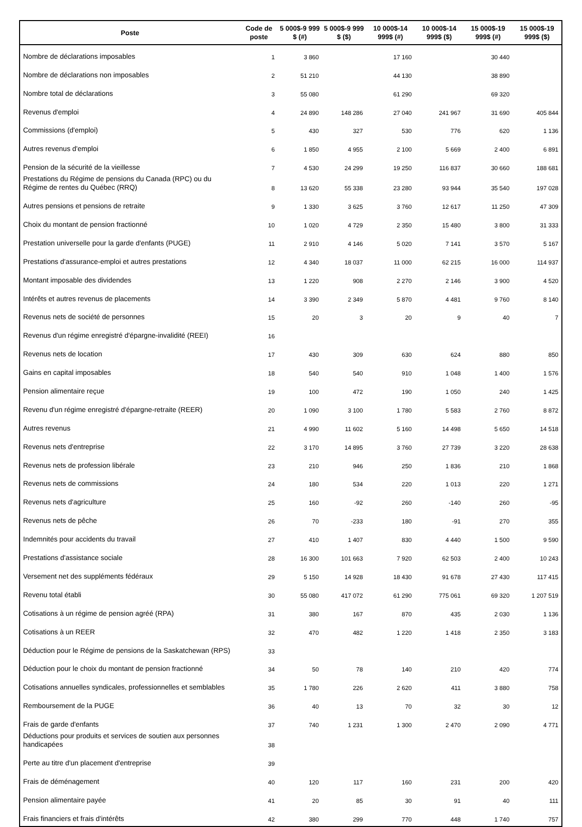| Poste | Code de poste | 5 000$-9 999 $ (#) | 5 000$-9 999 $ ($) | 10 000$-14 999$ (#) | 10 000$-14 999$ ($) | 15 000$-19 999$ (#) | 15 000$-19 999$ ($) |
| --- | --- | --- | --- | --- | --- | --- | --- |
| Nombre de déclarations imposables | 1 | 3 860 | | 17 160 | | 30 440 | |
| Nombre de déclarations non imposables | 2 | 51 210 | | 44 130 | | 38 890 | |
| Nombre total de déclarations | 3 | 55 080 | | 61 290 | | 69 320 | |
| Revenus d'emploi | 4 | 24 890 | 148 286 | 27 040 | 241 967 | 31 690 | 405 844 |
| Commissions (d'emploi) | 5 | 430 | 327 | 530 | 776 | 620 | 1 136 |
| Autres revenus d'emploi | 6 | 1 850 | 4 955 | 2 100 | 5 669 | 2 400 | 6 891 |
| Pension de la sécurité de la vieillesse | 7 | 4 530 | 24 299 | 19 250 | 116 837 | 30 660 | 188 681 |
| Prestations du Régime de pensions du Canada (RPC) ou du Régime de rentes du Québec (RRQ) | 8 | 13 620 | 55 338 | 23 280 | 93 944 | 35 540 | 197 028 |
| Autres pensions et pensions de retraite | 9 | 1 330 | 3 625 | 3 760 | 12 617 | 11 250 | 47 309 |
| Choix du montant de pension fractionné | 10 | 1 020 | 4 729 | 2 350 | 15 480 | 3 800 | 31 333 |
| Prestation universelle pour la garde d'enfants (PUGE) | 11 | 2 910 | 4 146 | 5 020 | 7 141 | 3 570 | 5 167 |
| Prestations d'assurance-emploi et autres prestations | 12 | 4 340 | 18 037 | 11 000 | 62 215 | 16 000 | 114 937 |
| Montant imposable des dividendes | 13 | 1 220 | 908 | 2 270 | 2 146 | 3 900 | 4 520 |
| Intérêts et autres revenus de placements | 14 | 3 390 | 2 349 | 5 870 | 4 481 | 9 760 | 8 140 |
| Revenus nets de société de personnes | 15 | 20 | 3 | 20 | 9 | 40 | 7 |
| Revenus d'un régime enregistré d'épargne-invalidité (REEI) | 16 | | | | | | |
| Revenus nets de location | 17 | 430 | 309 | 630 | 624 | 880 | 850 |
| Gains en capital imposables | 18 | 540 | 540 | 910 | 1 048 | 1 400 | 1 576 |
| Pension alimentaire reçue | 19 | 100 | 472 | 190 | 1 050 | 240 | 1 425 |
| Revenu d'un régime enregistré d'épargne-retraite (REER) | 20 | 1 090 | 3 100 | 1 780 | 5 583 | 2 760 | 8 872 |
| Autres revenus | 21 | 4 990 | 11 602 | 5 160 | 14 498 | 5 650 | 14 518 |
| Revenus nets d'entreprise | 22 | 3 170 | 14 895 | 3 760 | 27 739 | 3 220 | 28 638 |
| Revenus nets de profession libérale | 23 | 210 | 946 | 250 | 1 836 | 210 | 1 868 |
| Revenus nets de commissions | 24 | 180 | 534 | 220 | 1 013 | 220 | 1 271 |
| Revenus nets d'agriculture | 25 | 160 | -92 | 260 | -140 | 260 | -95 |
| Revenus nets de pêche | 26 | 70 | -233 | 180 | -91 | 270 | 355 |
| Indemnités pour accidents du travail | 27 | 410 | 1 407 | 830 | 4 440 | 1 500 | 9 590 |
| Prestations d'assistance sociale | 28 | 16 300 | 101 663 | 7 920 | 62 503 | 2 400 | 10 243 |
| Versement net des suppléments fédéraux | 29 | 5 150 | 14 928 | 18 430 | 91 678 | 27 430 | 117 415 |
| Revenu total établi | 30 | 55 080 | 417 072 | 61 290 | 775 061 | 69 320 | 1 207 519 |
| Cotisations à un régime de pension agréé (RPA) | 31 | 380 | 167 | 870 | 435 | 2 030 | 1 136 |
| Cotisations à un REER | 32 | 470 | 482 | 1 220 | 1 418 | 2 350 | 3 183 |
| Déduction pour le Régime de pensions de la Saskatchewan (RPS) | 33 | | | | | | |
| Déduction pour le choix du montant de pension fractionné | 34 | 50 | 78 | 140 | 210 | 420 | 774 |
| Cotisations annuelles syndicales, professionnelles et semblables | 35 | 1 780 | 226 | 2 620 | 411 | 3 880 | 758 |
| Remboursement de la PUGE | 36 | 40 | 13 | 70 | 32 | 30 | 12 |
| Frais de garde d'enfants | 37 | 740 | 1 231 | 1 300 | 2 470 | 2 090 | 4 771 |
| Déductions pour produits et services de soutien aux personnes handicapées | 38 | | | | | | |
| Perte au titre d'un placement d'entreprise | 39 | | | | | | |
| Frais de déménagement | 40 | 120 | 117 | 160 | 231 | 200 | 420 |
| Pension alimentaire payée | 41 | 20 | 85 | 30 | 91 | 40 | 111 |
| Frais financiers et frais d'intérêts | 42 | 380 | 299 | 770 | 448 | 1 740 | 757 |